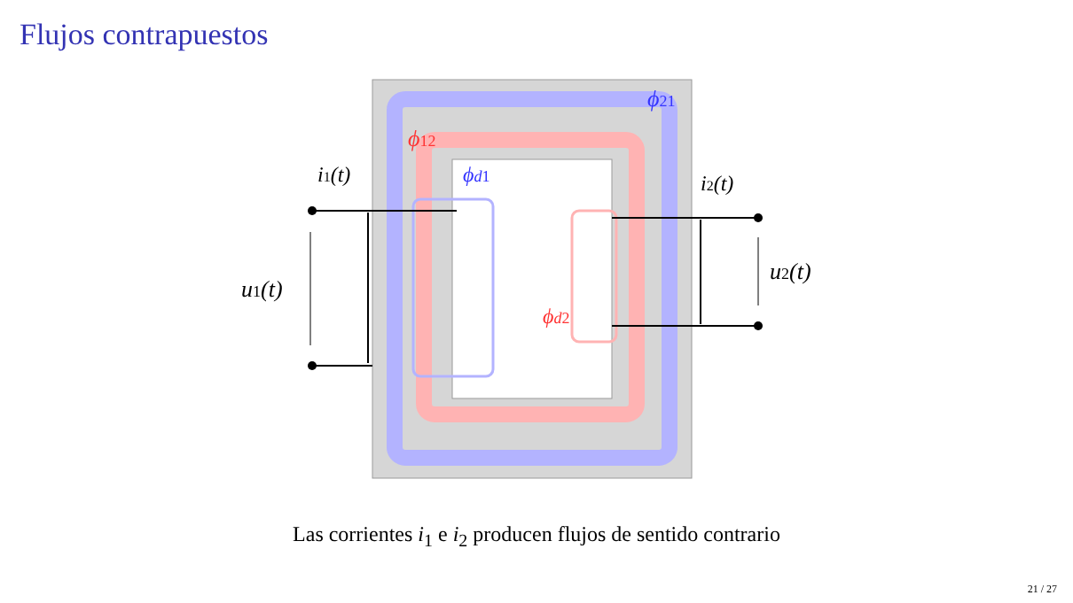Flujos contrapuestos
ϕ21
ϕ12
ϕd1
ϕd2
i1(t)
i2(t)
u1(t)
u2(t)
Las corrientes i<sub>1</sub> e i<sub>2</sub> producen flujos de sentido contrario
21 / 27